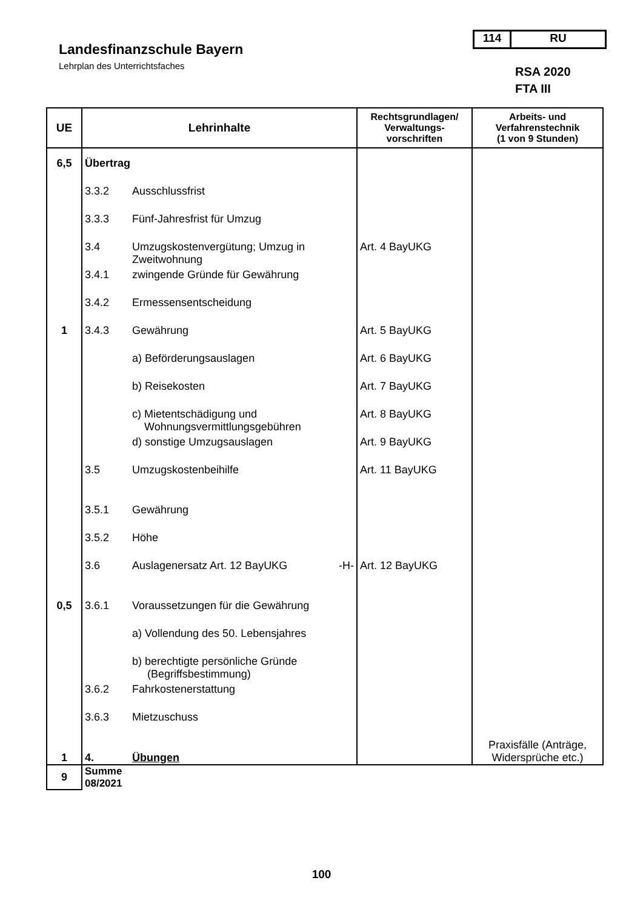Landesfinanzschule Bayern
Lehrplan des Unterrichtsfaches
114 RU
RSA 2020
FTA III
| UE | Lehrinhalte | | Rechtsgrundlagen/ Verwaltungs- vorschriften | Arbeits- und Verfahrenstechnik (1 von 9 Stunden) |
| --- | --- | --- | --- | --- |
| 6,5 | Übertrag | | | |
| | 3.3.2 | Ausschlussfrist | | |
| | 3.3.3 | Fünf-Jahresfrist für Umzug | | |
| | 3.4 | Umzugskostenvergütung; Umzug in Zweitwohnung | Art. 4 BayUKG | |
| | 3.4.1 | zwingende Gründe für Gewährung | | |
| | 3.4.2 | Ermessensentscheidung | | |
| 1 | 3.4.3 | Gewährung | Art. 5 BayUKG | |
| | | a) Beförderungsauslagen | Art. 6 BayUKG | |
| | | b) Reisekosten | Art. 7 BayUKG | |
| | | c) Mietentschädigung und Wohnungsvermittlungsgebühren | Art. 8 BayUKG | |
| | | d) sonstige Umzugsauslagen | Art. 9 BayUKG | |
| | 3.5 | Umzugskostenbeihilfe | Art. 11 BayUKG | |
| | 3.5.1 | Gewährung | | |
| | 3.5.2 | Höhe | | |
| | 3.6 | Auslagenersatz Art. 12 BayUKG -H- | Art. 12 BayUKG | |
| 0,5 | 3.6.1 | Voraussetzungen für die Gewährung | | |
| | | a) Vollendung des 50. Lebensjahres | | |
| | | b) berechtigte persönliche Gründe (Begriffsbestimmung) | | |
| | 3.6.2 | Fahrkostenerstattung | | |
| | 3.6.3 | Mietzuschuss | | |
| 1 | 4. | Übungen | | Praxisfälle (Anträge, Widersprüche etc.) |
| 9 | Summe 08/2021 | | | |
100